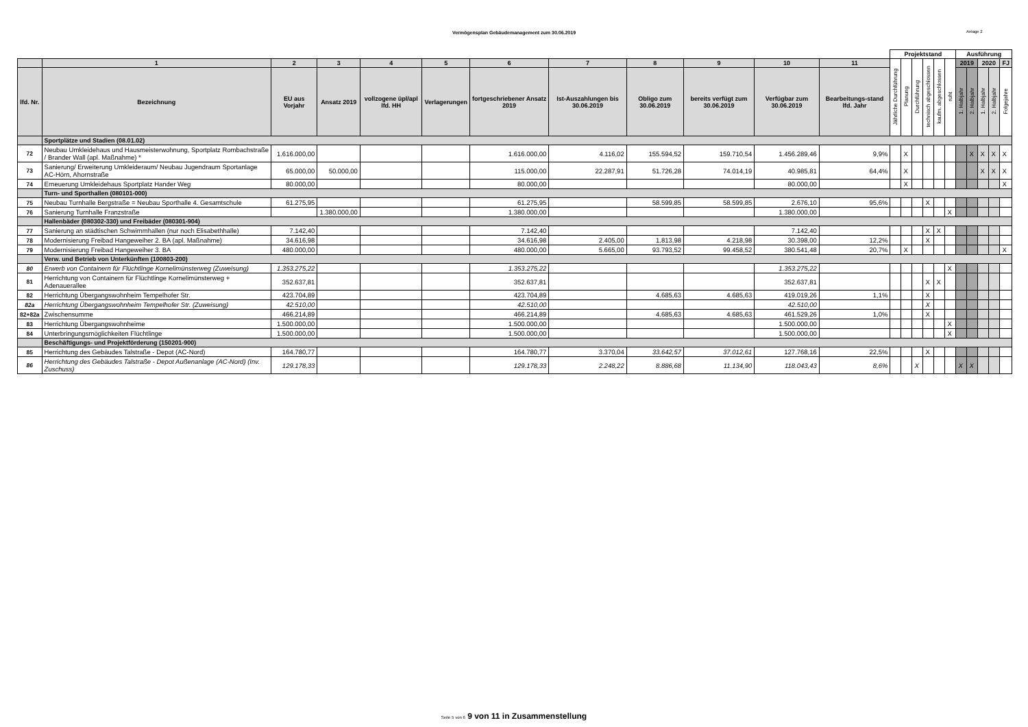Vermögensplan Gebäudemanagement zum 30.06.2019 Anlage 2
| | | | | | | | | | | | | Projektstand | | | | | | Ausführung | | | | |
| | 1 | 2 | 3 | 4 | 5 | 6 | 7 | 8 | 9 | 10 | 11 | Jährliche Durchführung | Planung | Durchführung | technisch abgeschlossen | kaufm. abgeschlossen | ruht | 2019 | | 2020 | | FJ |
| lfd. Nr. | Bezeichnung | EU aus Vorjahr | Ansatz 2019 | vollzogene üpl/apl lfd. HH | Verlagerungen | fortgeschriebener Ansatz 2019 | Ist-Auszahlungen bis 30.06.2019 | Obligo zum 30.06.2019 | bereits verfügt zum 30.06.2019 | Verfügbar zum 30.06.2019 | Bearbeitungs-stand lfd. Jahr | | | | | | | 1. Halbjahr | 2. Halbjahr | 1. Halbjahr | 2. Halbjahr | Folgejahre |
| | Sportplätze und Stadien (08.01.02) | | | | | | | | | | | | | | | | | | | | | |
| 72 | Neubau Umkleidehaus und Hausmeisterwohnung, Sportplatz Rombachstraße / Brander Wall (apl. Maßnahme) * | 1.616.000,00 | | | | 1.616.000,00 | 4.116,02 | 155.594,52 | 159.710,54 | 1.456.289,46 | 9,9% | | X | | | | | | X | X | X | X |
| 73 | Sanierung/ Erweiterung Umkleideraum/ Neubau Jugendraum Sportanlage AC-Hörn, Ahornstraße | 65.000,00 | 50.000,00 | | | 115.000,00 | 22.287,91 | 51.726,28 | 74.014,19 | 40.985,81 | 64,4% | | X | | | | | | | X | X | X |
| 74 | Erneuerung Umkleidehaus Sportplatz Hander Weg | 80.000,00 | | | | 80.000,00 | | | | 80.000,00 | | | X | | | | | | | | | X |
| | Turn- und Sporthallen (080101-000) | | | | | | | | | | | | | | | | | | | | | |
| 75 | Neubau Turnhalle Bergstraße = Neubau Sporthalle 4. Gesamtschule | 61.275,95 | | | | 61.275,95 | | 58.599,85 | 58.599,85 | 2.676,10 | 95,6% | | | | X | | | | | | | |
| 76 | Sanierung Turnhalle Franzstraße | | 1.380.000,00 | | | 1.380.000,00 | | | | 1.380.000,00 | | | | | | | X | | | | | |
| | Hallenbäder (080302-330) und Freibäder (080301-904) | | | | | | | | | | | | | | | | | | | | | |
| 77 | Sanierung an städtischen Schwimmhallen (nur noch Elisabethhalle) | 7.142,40 | | | | 7.142,40 | | | | 7.142,40 | | | | | X | X | | | | | | |
| 78 | Modernisierung Freibad Hangeweiher 2. BA (apl. Maßnahme) | 34.616,98 | | | | 34.616,98 | 2.405,00 | 1.813,98 | 4.218,98 | 30.398,00 | 12,2% | | | | X | | | | | | | |
| 79 | Modernisierung Freibad Hangeweiher 3. BA | 480.000,00 | | | | 480.000,00 | 5.665,00 | 93.793,52 | 99.458,52 | 380.541,48 | 20,7% | | X | | | | | | | | | X |
| | Verw. und Betrieb von Unterkünften (100803-200) | | | | | | | | | | | | | | | | | | | | | |
| 80 | Erwerb von Containern für Flüchtlinge Kornelimünsterweg (Zuweisung) | 1.353.275,22 | | | | 1.353.275,22 | | | | 1.353.275,22 | | | | | | | X | | | | | |
| 81 | Herrichtung von Containern für Flüchtlinge Kornelimünsterweg + Adenauerallee | 352.637,81 | | | | 352.637,81 | | | | 352.637,81 | | | | | X | X | | | | | | |
| 82 | Herrichtung Übergangswohnheim Tempelhofer Str. | 423.704,89 | | | | 423.704,89 | | 4.685,63 | 4.685,63 | 419.019,26 | 1,1% | | | | X | | | | | | | |
| 82a | Herrichtung Übergangswohnheim Tempelhofer Str. (Zuweisung) | 42.510,00 | | | | 42.510,00 | | | | 42.510,00 | | | | | X | | | | | | | |
| 82+82a | Zwischensumme | 466.214,89 | | | | 466.214,89 | | 4.685,63 | 4.685,63 | 461.529,26 | 1,0% | | | | X | | | | | | | |
| 83 | Herrichtung Übergangswohnheime | 1.500.000,00 | | | | 1.500.000,00 | | | | 1.500.000,00 | | | | | | | X | | | | | |
| 84 | Unterbringungsmöglichkeiten Flüchtlinge | 1.500.000,00 | | | | 1.500.000,00 | | | | 1.500.000,00 | | | | | | | X | | | | | |
| | Beschäftigungs- und Projektförderung (150201-900) | | | | | | | | | | | | | | | | | | | | | |
| 85 | Herrichtung des Gebäudes Talstraße - Depot (AC-Nord) | 164.780,77 | | | | 164.780,77 | 3.370,04 | 33.642,57 | 37.012,61 | 127.768,16 | 22,5% | | | | X | | | | | | | |
| 86 | Herrichtung des Gebäudes Talstraße - Depot Außenanlage (AC-Nord) (Inv. Zuschuss) | 129.178,33 | | | | 129.178,33 | 2.248,22 | 8.886,68 | 11.134,90 | 118.043,43 | 8,6% | | | X | | | | X | X | | | |
Seite 5 von 6 9 von 11 in Zusammenstellung